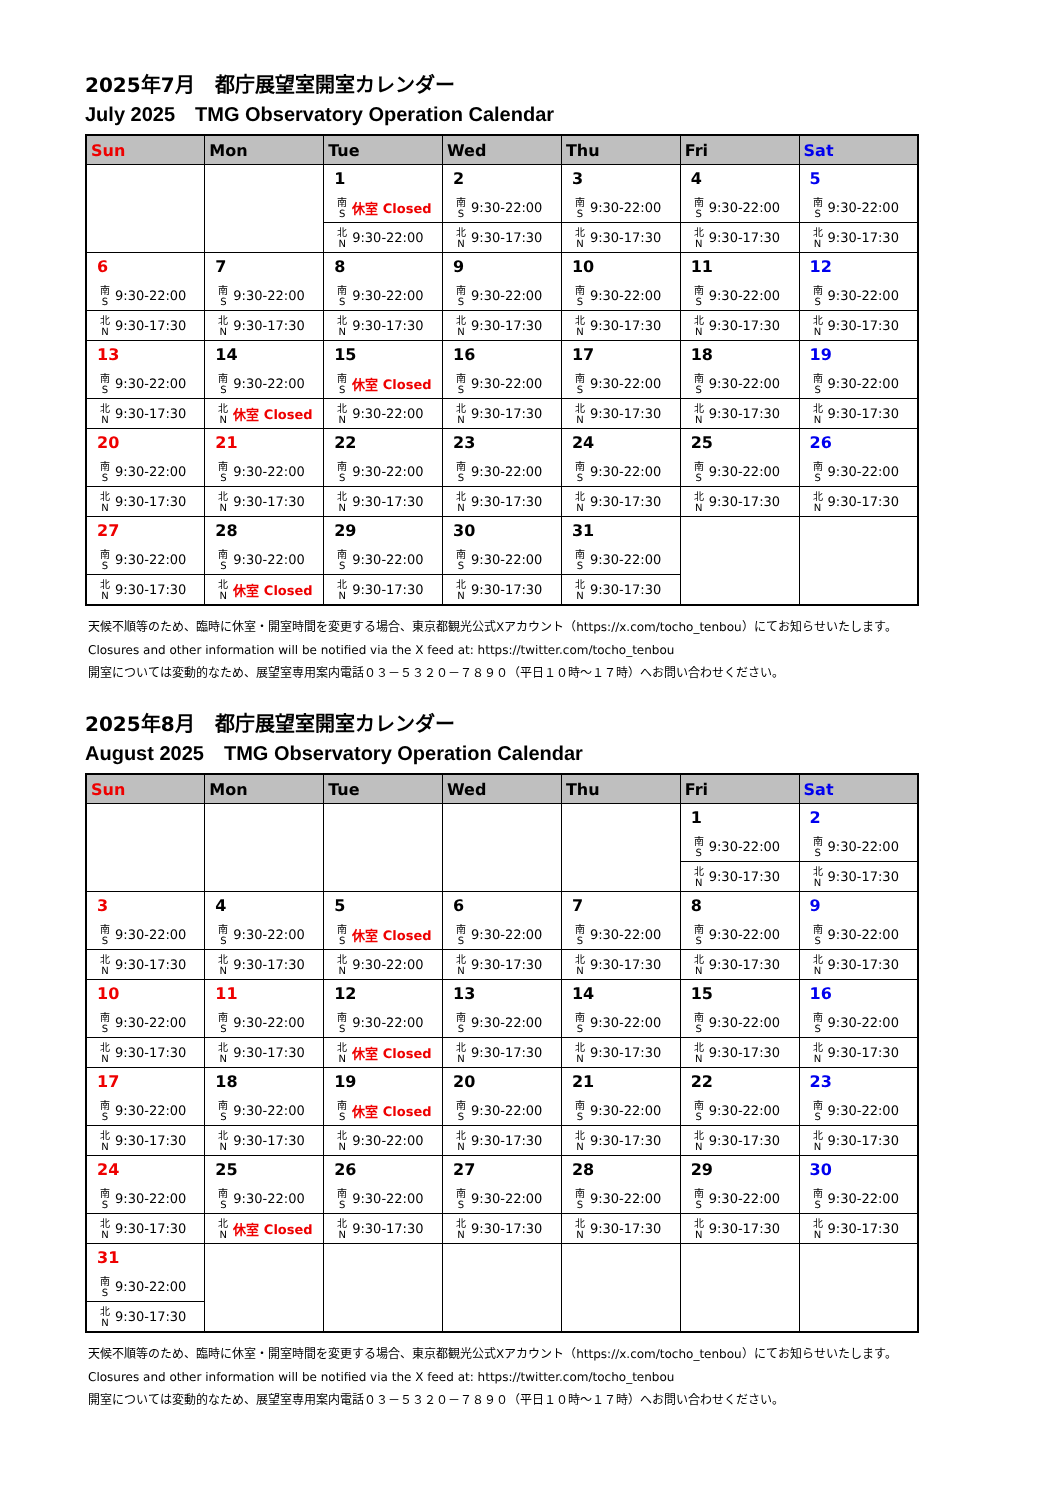2025年7月　都庁展望室開室カレンダー
July 2025　TMG Observatory Operation Calendar
| Sun | Mon | Tue | Wed | Thu | Fri | Sat |
| --- | --- | --- | --- | --- | --- | --- |
| | | 1 / 南 S / 休室 Closed / / 北 N / 9:30-22:00 / | 2 / 南 S / 9:30-22:00 / / 北 N / 9:30-17:30 / | 3 / 南 S / 9:30-22:00 / / 北 N / 9:30-17:30 / | 4 / 南 S / 9:30-22:00 / / 北 N / 9:30-17:30 / | 5 / 南 S / 9:30-22:00 / / 北 N / 9:30-17:30 / |
| 6 / 南 S / 9:30-22:00 / / 北 N / 9:30-17:30 / | 7 / 南 S / 9:30-22:00 / / 北 N / 9:30-17:30 / | 8 / 南 S / 9:30-22:00 / / 北 N / 9:30-17:30 / | 9 / 南 S / 9:30-22:00 / / 北 N / 9:30-17:30 / | 10 / 南 S / 9:30-22:00 / / 北 N / 9:30-17:30 / | 11 / 南 S / 9:30-22:00 / / 北 N / 9:30-17:30 / | 12 / 南 S / 9:30-22:00 / / 北 N / 9:30-17:30 / |
| 13 / 南 S / 9:30-22:00 / / 北 N / 9:30-17:30 / | 14 / 南 S / 9:30-22:00 / / 北 N / 休室 Closed / | 15 / 南 S / 休室 Closed / / 北 N / 9:30-22:00 / | 16 / 南 S / 9:30-22:00 / / 北 N / 9:30-17:30 / | 17 / 南 S / 9:30-22:00 / / 北 N / 9:30-17:30 / | 18 / 南 S / 9:30-22:00 / / 北 N / 9:30-17:30 / | 19 / 南 S / 9:30-22:00 / / 北 N / 9:30-17:30 / |
| 20 / 南 S / 9:30-22:00 / / 北 N / 9:30-17:30 / | 21 / 南 S / 9:30-22:00 / / 北 N / 9:30-17:30 / | 22 / 南 S / 9:30-22:00 / / 北 N / 9:30-17:30 / | 23 / 南 S / 9:30-22:00 / / 北 N / 9:30-17:30 / | 24 / 南 S / 9:30-22:00 / / 北 N / 9:30-17:30 / | 25 / 南 S / 9:30-22:00 / / 北 N / 9:30-17:30 / | 26 / 南 S / 9:30-22:00 / / 北 N / 9:30-17:30 / |
| 27 / 南 S / 9:30-22:00 / / 北 N / 9:30-17:30 / | 28 / 南 S / 9:30-22:00 / / 北 N / 休室 Closed / | 29 / 南 S / 9:30-22:00 / / 北 N / 9:30-17:30 / | 30 / 南 S / 9:30-22:00 / / 北 N / 9:30-17:30 / | 31 / 南 S / 9:30-22:00 / / 北 N / 9:30-17:30 / | | |
天候不順等のため、臨時に休室・開室時間を変更する場合、東京都観光公式Xアカウント（https://x.com/tocho_tenbou）にてお知らせいたします。
Closures and other information will be notified via the X feed at: https://twitter.com/tocho_tenbou
開室については変動的なため、展望室専用案内電話０３－５３２０－７８９０（平日１０時～１７時）へお問い合わせください。
2025年8月　都庁展望室開室カレンダー
August 2025　TMG Observatory Operation Calendar
| Sun | Mon | Tue | Wed | Thu | Fri | Sat |
| --- | --- | --- | --- | --- | --- | --- |
| | | | | | 1 / 南 S / 9:30-22:00 / / 北 N / 9:30-17:30 / | 2 / 南 S / 9:30-22:00 / / 北 N / 9:30-17:30 / |
| 3 / 南 S / 9:30-22:00 / / 北 N / 9:30-17:30 / | 4 / 南 S / 9:30-22:00 / / 北 N / 9:30-17:30 / | 5 / 南 S / 休室 Closed / / 北 N / 9:30-22:00 / | 6 / 南 S / 9:30-22:00 / / 北 N / 9:30-17:30 / | 7 / 南 S / 9:30-22:00 / / 北 N / 9:30-17:30 / | 8 / 南 S / 9:30-22:00 / / 北 N / 9:30-17:30 / | 9 / 南 S / 9:30-22:00 / / 北 N / 9:30-17:30 / |
| 10 / 南 S / 9:30-22:00 / / 北 N / 9:30-17:30 / | 11 / 南 S / 9:30-22:00 / / 北 N / 9:30-17:30 / | 12 / 南 S / 9:30-22:00 / / 北 N / 休室 Closed / | 13 / 南 S / 9:30-22:00 / / 北 N / 9:30-17:30 / | 14 / 南 S / 9:30-22:00 / / 北 N / 9:30-17:30 / | 15 / 南 S / 9:30-22:00 / / 北 N / 9:30-17:30 / | 16 / 南 S / 9:30-22:00 / / 北 N / 9:30-17:30 / |
| 17 / 南 S / 9:30-22:00 / / 北 N / 9:30-17:30 / | 18 / 南 S / 9:30-22:00 / / 北 N / 9:30-17:30 / | 19 / 南 S / 休室 Closed / / 北 N / 9:30-22:00 / | 20 / 南 S / 9:30-22:00 / / 北 N / 9:30-17:30 / | 21 / 南 S / 9:30-22:00 / / 北 N / 9:30-17:30 / | 22 / 南 S / 9:30-22:00 / / 北 N / 9:30-17:30 / | 23 / 南 S / 9:30-22:00 / / 北 N / 9:30-17:30 / |
| 24 / 南 S / 9:30-22:00 / / 北 N / 9:30-17:30 / | 25 / 南 S / 9:30-22:00 / / 北 N / 休室 Closed / | 26 / 南 S / 9:30-22:00 / / 北 N / 9:30-17:30 / | 27 / 南 S / 9:30-22:00 / / 北 N / 9:30-17:30 / | 28 / 南 S / 9:30-22:00 / / 北 N / 9:30-17:30 / | 29 / 南 S / 9:30-22:00 / / 北 N / 9:30-17:30 / | 30 / 南 S / 9:30-22:00 / / 北 N / 9:30-17:30 / |
| 31 / 南 S / 9:30-22:00 / / 北 N / 9:30-17:30 / | | | | | | |
天候不順等のため、臨時に休室・開室時間を変更する場合、東京都観光公式Xアカウント（https://x.com/tocho_tenbou）にてお知らせいたします。
Closures and other information will be notified via the X feed at: https://twitter.com/tocho_tenbou
開室については変動的なため、展望室専用案内電話０３－５３２０－７８９０（平日１０時～１７時）へお問い合わせください。